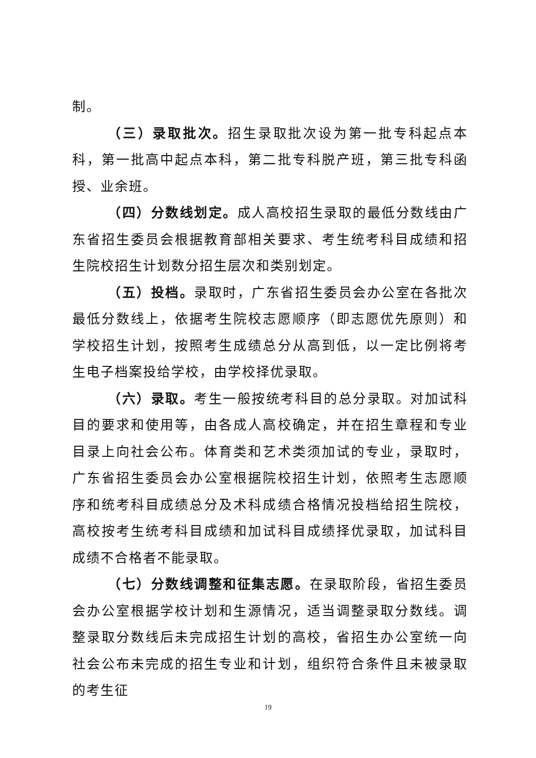制。
（三）录取批次。招生录取批次设为第一批专科起点本科，第一批高中起点本科，第二批专科脱产班，第三批专科函授、业余班。
（四）分数线划定。成人高校招生录取的最低分数线由广东省招生委员会根据教育部相关要求、考生统考科目成绩和招生院校招生计划数分招生层次和类别划定。
（五）投档。录取时，广东省招生委员会办公室在各批次最低分数线上，依据考生院校志愿顺序（即志愿优先原则）和学校招生计划，按照考生成绩总分从高到低，以一定比例将考生电子档案投给学校，由学校择优录取。
（六）录取。考生一般按统考科目的总分录取。对加试科目的要求和使用等，由各成人高校确定，并在招生章程和专业目录上向社会公布。体育类和艺术类须加试的专业，录取时，广东省招生委员会办公室根据院校招生计划，依照考生志愿顺序和统考科目成绩总分及术科成绩合格情况投档给招生院校，高校按考生统考科目成绩和加试科目成绩择优录取，加试科目成绩不合格者不能录取。
（七）分数线调整和征集志愿。在录取阶段，省招生委员会办公室根据学校计划和生源情况，适当调整录取分数线。调整录取分数线后未完成招生计划的高校，省招生办公室统一向社会公布未完成的招生专业和计划，组织符合条件且未被录取的考生征
19